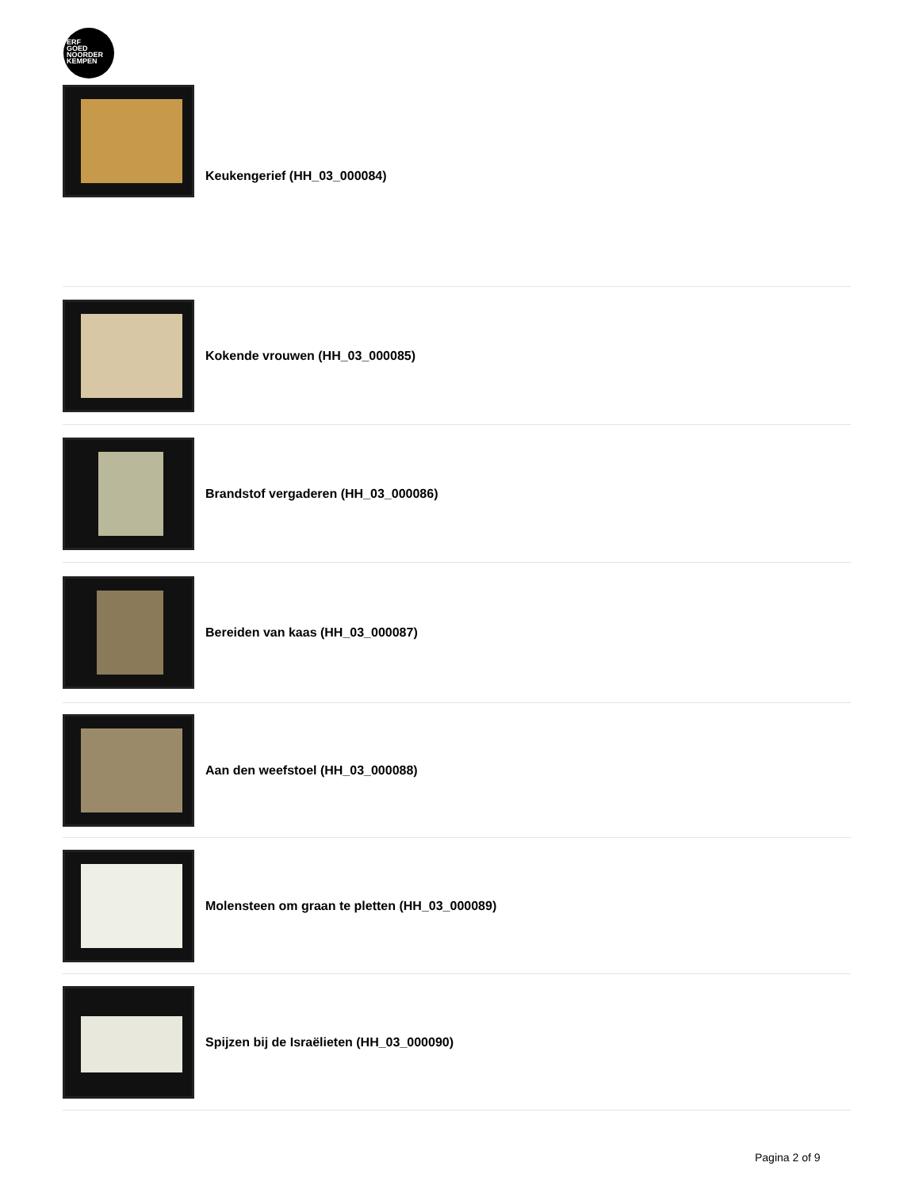ERF
GOED
NOORDER
KEMPEN
Keukengerief (HH_03_000084)
Kokende vrouwen (HH_03_000085)
Brandstof vergaderen (HH_03_000086)
Bereiden van kaas (HH_03_000087)
Aan den weefstoel (HH_03_000088)
Molensteen om graan te pletten (HH_03_000089)
Spijzen bij de Israëlieten (HH_03_000090)
Pagina 2 of 9